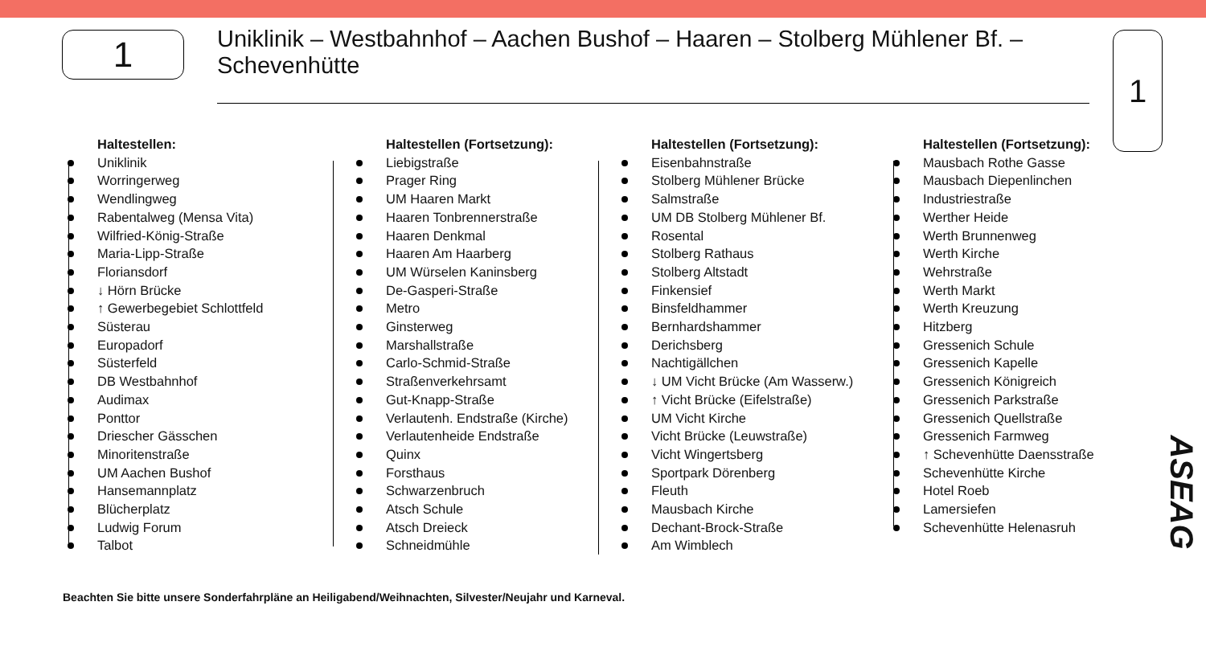1
Uniklinik – Westbahnhof – Aachen Bushof – Haaren – Stolberg Mühlener Bf. – Schevenhütte
1
Haltestellen:
Uniklinik
Worringerweg
Wendlingweg
Rabentalweg (Mensa Vita)
Wilfried-König-Straße
Maria-Lipp-Straße
Floriansdorf
↓ Hörn Brücke
↑ Gewerbegebiet Schlottfeld
Süsterau
Europadorf
Süsterfeld
DB Westbahnhof
Audimax
Ponttor
Driescher Gässchen
Minoritenstraße
UM Aachen Bushof
Hansemannplatz
Blücherplatz
Ludwig Forum
Talbot
Haltestellen (Fortsetzung):
Liebigstraße
Prager Ring
UM Haaren Markt
Haaren Tonbrennerstraße
Haaren Denkmal
Haaren Am Haarberg
UM Würselen Kaninsberg
De-Gasperi-Straße
Metro
Ginsterweg
Marshallstraße
Carlo-Schmid-Straße
Straßenverkehrsamt
Gut-Knapp-Straße
Verlautenh. Endstraße (Kirche)
Verlautenheide Endstraße
Quinx
Forsthaus
Schwarzenbruch
Atsch Schule
Atsch Dreieck
Schneidmühle
Haltestellen (Fortsetzung):
Eisenbahnstraße
Stolberg Mühlener Brücke
Salmstraße
UM DB Stolberg Mühlener Bf.
Rosental
Stolberg Rathaus
Stolberg Altstadt
Finkensief
Binsfeldhammer
Bernhardshammer
Derichsberg
Nachtigällchen
↓ UM Vicht Brücke (Am Wasserw.)
↑ Vicht Brücke (Eifelstraße)
UM Vicht Kirche
Vicht Brücke (Leuwstraße)
Vicht Wingertsberg
Sportpark Dörenberg
Fleuth
Mausbach Kirche
Dechant-Brock-Straße
Am Wimblech
Haltestellen (Fortsetzung):
Mausbach Rothe Gasse
Mausbach Diepenlinchen
Industriestraße
Werther Heide
Werth Brunnenweg
Werth Kirche
Wehrstraße
Werth Markt
Werth Kreuzung
Hitzberg
Gressenich Schule
Gressenich Kapelle
Gressenich Königreich
Gressenich Parkstraße
Gressenich Quellstraße
Gressenich Farmweg
↑ Schevenhütte Daensstraße
Schevenhütte Kirche
Hotel Roeb
Lamersiefen
Schevenhütte Helenasruh
ASEAG
Beachten Sie bitte unsere Sonderfahrpläne an Heiligabend/Weihnachten, Silvester/Neujahr und Karneval.